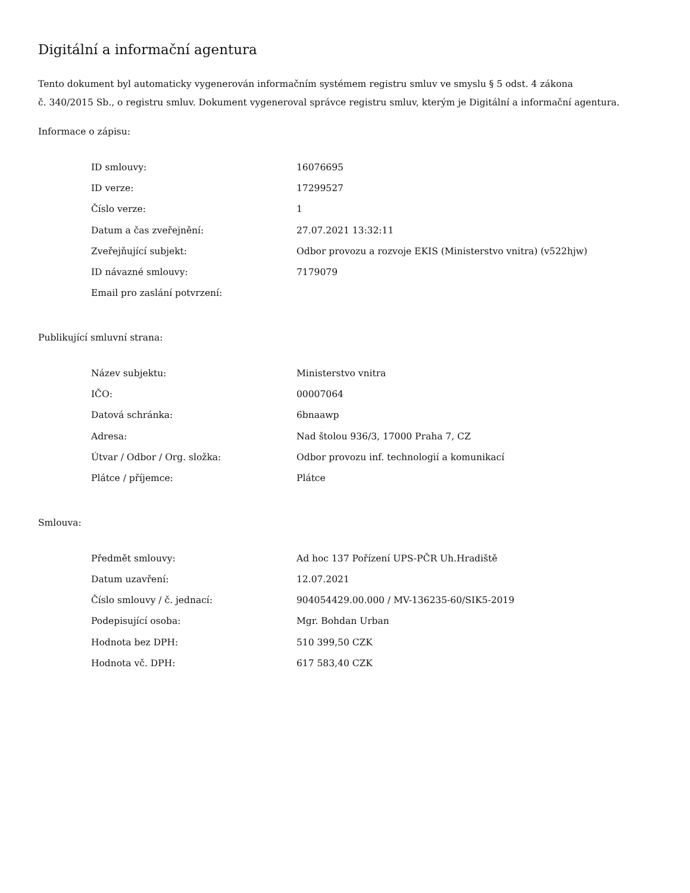Digitální a informační agentura
Tento dokument byl automaticky vygenerován informačním systémem registru smluv ve smyslu § 5 odst. 4 zákona
č. 340/2015 Sb., o registru smluv. Dokument vygeneroval správce registru smluv, kterým je Digitální a informační agentura.
Informace o zápisu:
| ID smlouvy: | 16076695 |
| ID verze: | 17299527 |
| Číslo verze: | 1 |
| Datum a čas zveřejnění: | 27.07.2021 13:32:11 |
| Zveřejňující subjekt: | Odbor provozu a rozvoje EKIS (Ministerstvo vnitra) (v522hjw) |
| ID návazné smlouvy: | 7179079 |
| Email pro zaslání potvrzení: | |
Publikující smluvní strana:
| Název subjektu: | Ministerstvo vnitra |
| IČO: | 00007064 |
| Datová schránka: | 6bnaawp |
| Adresa: | Nad štolou 936/3, 17000 Praha 7, CZ |
| Útvar / Odbor / Org. složka: | Odbor provozu inf. technologií a komunikací |
| Plátce / příjemce: | Plátce |
Smlouva:
| Předmět smlouvy: | Ad hoc 137 Pořízení UPS-PČR Uh.Hradiště |
| Datum uzavření: | 12.07.2021 |
| Číslo smlouvy / č. jednací: | 904054429.00.000 / MV-136235-60/SIK5-2019 |
| Podepisující osoba: | Mgr. Bohdan Urban |
| Hodnota bez DPH: | 510 399,50 CZK |
| Hodnota vč. DPH: | 617 583,40 CZK |